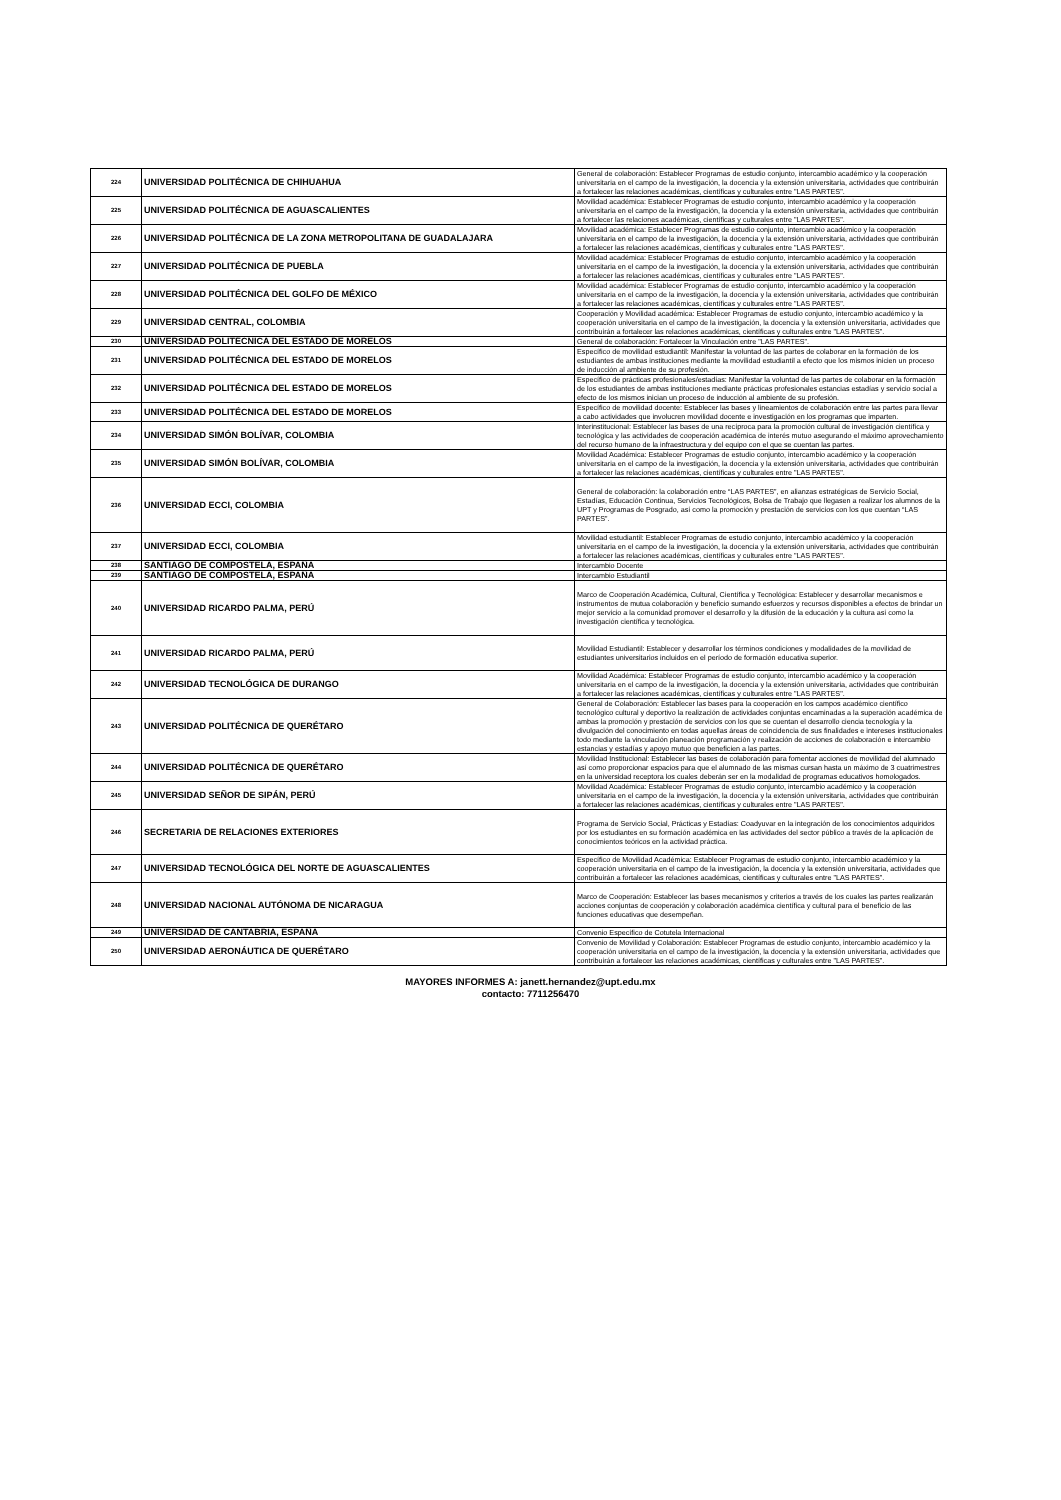| 224 | UNIVERSIDAD POLITÉCNICA DE CHIHUAHUA | General de colaboración: Establecer Programas de estudio conjunto, intercambio académico y la cooperación universitaria en el campo de la investigación, la docencia y la extensión universitaria, actividades que contribuirán a fortalecer las relaciones académicas, científicas y culturales entre "LAS PARTES". |
| 225 | UNIVERSIDAD POLITÉCNICA DE AGUASCALIENTES | Movilidad académica: Establecer Programas de estudio conjunto, intercambio académico y la cooperación universitaria en el campo de la investigación, la docencia y la extensión universitaria, actividades que contribuirán a fortalecer las relaciones académicas, científicas y culturales entre "LAS PARTES". |
| 226 | UNIVERSIDAD POLITÉCNICA DE LA ZONA METROPOLITANA DE GUADALAJARA | Movilidad académica: Establecer Programas de estudio conjunto, intercambio académico y la cooperación universitaria en el campo de la investigación, la docencia y la extensión universitaria, actividades que contribuirán a fortalecer las relaciones académicas, científicas y culturales entre "LAS PARTES". |
| 227 | UNIVERSIDAD POLITÉCNICA DE PUEBLA | Movilidad académica: Establecer Programas de estudio conjunto, intercambio académico y la cooperación universitaria en el campo de la investigación, la docencia y la extensión universitaria, actividades que contribuirán a fortalecer las relaciones académicas, científicas y culturales entre "LAS PARTES". |
| 228 | UNIVERSIDAD POLITÉCNICA DEL GOLFO DE MÉXICO | Movilidad académica: Establecer Programas de estudio conjunto, intercambio académico y la cooperación universitaria en el campo de la investigación, la docencia y la extensión universitaria, actividades que contribuirán a fortalecer las relaciones académicas, científicas y culturales entre "LAS PARTES". |
| 229 | UNIVERSIDAD CENTRAL, COLOMBIA | Cooperación y Movilidad académica: Establecer Programas de estudio conjunto, intercambio académico y la cooperación universitaria en el campo de la investigación, la docencia y la extensión universitaria, actividades que contribuirán a fortalecer las relaciones académicas, científicas y culturales entre "LAS PARTES". |
| 230 | UNIVERSIDAD POLITÉCNICA DEL ESTADO DE MORELOS | General de colaboración: Fortalecer la Vinculación entre "LAS PARTES". |
| 231 | UNIVERSIDAD POLITÉCNICA DEL ESTADO DE MORELOS | Específico de movilidad estudiantil: Manifestar la voluntad de las partes de colaborar en la formación de los estudiantes de ambas instituciones mediante la movilidad estudiantil a efecto que los mismos inicien un proceso de inducción al ambiente de su profesión. |
| 232 | UNIVERSIDAD POLITÉCNICA DEL ESTADO DE MORELOS | Específico de prácticas profesionales/estadías: Manifestar la voluntad de las partes de colaborar en la formación de los estudiantes de ambas instituciones mediante prácticas profesionales estancias estadías y servicio social a efecto de los mismos inician un proceso de inducción al ambiente de su profesión. |
| 233 | UNIVERSIDAD POLITÉCNICA DEL ESTADO DE MORELOS | Específico de movilidad docente: Establecer las bases y lineamientos de colaboración entre las partes para llevar a cabo actividades que involucren movilidad docente e investigación en los programas que imparten. |
| 234 | UNIVERSIDAD SIMÓN BOLÍVAR, COLOMBIA | Interinstitucional: Establecer las bases de una recíproca para la promoción cultural de investigación científica y tecnológica y las actividades de cooperación académica de interés mutuo asegurando el máximo aprovechamiento del recurso humano de la infraestructura y del equipo con el que se cuentan las partes. |
| 235 | UNIVERSIDAD SIMÓN BOLÍVAR, COLOMBIA | Movilidad Académica: Establecer Programas de estudio conjunto, intercambio académico y la cooperación universitaria en el campo de la investigación, la docencia y la extensión universitaria, actividades que contribuirán a fortalecer las relaciones académicas, científicas y culturales entre "LAS PARTES". |
| 236 | UNIVERSIDAD ECCI, COLOMBIA | General de colaboración: la colaboración entre “LAS PARTES”, en alianzas estratégicas de Servicio Social, Estadías, Educación Continua, Servicios Tecnológicos, Bolsa de Trabajo que llegasen a realizar los alumnos de la UPT y Programas de Posgrado, así como la promoción y prestación de servicios con los que cuentan “LAS PARTES”. |
| 237 | UNIVERSIDAD ECCI, COLOMBIA | Movilidad estudiantil: Establecer Programas de estudio conjunto, intercambio académico y la cooperación universitaria en el campo de la investigación, la docencia y la extensión universitaria, actividades que contribuirán a fortalecer las relaciones académicas, científicas y culturales entre "LAS PARTES". |
| 238 | SANTIAGO DE COMPOSTELA, ESPAÑA | Intercambio Docente |
| 239 | SANTIAGO DE COMPOSTELA, ESPAÑA | Intercambio Estudiantil |
| 240 | UNIVERSIDAD RICARDO PALMA, PERÚ | Marco de Cooperación Académica, Cultural, Científica y Tecnológica: Establecer y desarrollar mecanismos e instrumentos de mutua colaboración y beneficio sumando esfuerzos y recursos disponibles a efectos de brindar un mejor servicio a la comunidad promover el desarrollo y la difusión de la educación y la cultura así como la investigación científica y tecnológica. |
| 241 | UNIVERSIDAD RICARDO PALMA, PERÚ | Movilidad Estudiantil: Establecer y desarrollar los términos condiciones y modalidades de la movilidad de estudiantes universitarios incluidos en el período de formación educativa superior. |
| 242 | UNIVERSIDAD TECNOLÓGICA DE DURANGO | Movilidad Académica: Establecer Programas de estudio conjunto, intercambio académico y la cooperación universitaria en el campo de la investigación, la docencia y la extensión universitaria, actividades que contribuirán a fortalecer las relaciones académicas, científicas y culturales entre "LAS PARTES". |
| 243 | UNIVERSIDAD POLITÉCNICA DE QUERÉTARO | General de Colaboración: Establecer las bases para la cooperación en los campos académico científico tecnológico cultural y deportivo la realización de actividades conjuntas encaminadas a la superación académica de ambas la promoción y prestación de servicios con los que se cuentan el desarrollo ciencia tecnología y la divulgación del conocimiento en todas aquellas áreas de coincidencia de sus finalidades e intereses institucionales todo mediante la vinculación planeación programación y realización de acciones de colaboración e intercambio estancias y estadías y apoyo mutuo que beneficien a las partes. |
| 244 | UNIVERSIDAD POLITÉCNICA DE QUERÉTARO | Movilidad Institucional: Establecer las bases de colaboración para fomentar acciones de movilidad del alumnado así como proporcionar espacios para que el alumnado de las mismas cursan hasta un máximo de 3 cuatrimestres en la universidad receptora los cuales deberán ser en la modalidad de programas educativos homologados. |
| 245 | UNIVERSIDAD SEÑOR DE SIPÁN, PERÚ | Movilidad Académica: Establecer Programas de estudio conjunto, intercambio académico y la cooperación universitaria en el campo de la investigación, la docencia y la extensión universitaria, actividades que contribuirán a fortalecer las relaciones académicas, científicas y culturales entre "LAS PARTES". |
| 246 | SECRETARIA DE RELACIONES EXTERIORES | Programa de Servicio Social, Prácticas y Estadías: Coadyuvar en la integración de los conocimientos adquiridos por los estudiantes en su formación académica en las actividades del sector público a través de la aplicación de conocimientos teóricos en la actividad práctica. |
| 247 | UNIVERSIDAD TECNOLÓGICA DEL NORTE DE AGUASCALIENTES | Específico de Movilidad Académica: Establecer Programas de estudio conjunto, intercambio académico y la cooperación universitaria en el campo de la investigación, la docencia y la extensión universitaria, actividades que contribuirán a fortalecer las relaciones académicas, científicas y culturales entre "LAS PARTES". |
| 248 | UNIVERSIDAD NACIONAL AUTÓNOMA DE NICARAGUA | Marco de Cooperación: Establecer las bases mecanismos y criterios a través de los cuales las partes realizarán acciones conjuntas de cooperación y colaboración académica científica y cultural para el beneficio de las funciones educativas que desempeñan. |
| 249 | UNIVERSIDAD DE CANTABRIA, ESPAÑA | Convenio Específico de Cotutela Internacional |
| 250 | UNIVERSIDAD AERONÁUTICA DE QUERÉTARO | Convenio de Movilidad y Colaboración: Establecer Programas de estudio conjunto, intercambio académico y la cooperación universitaria en el campo de la investigación, la docencia y la extensión universitaria, actividades que contribuirán a fortalecer las relaciones académicas, científicas y culturales entre "LAS PARTES". |
MAYORES INFORMES A: janett.hernandez@upt.edu.mx
contacto: 7711256470